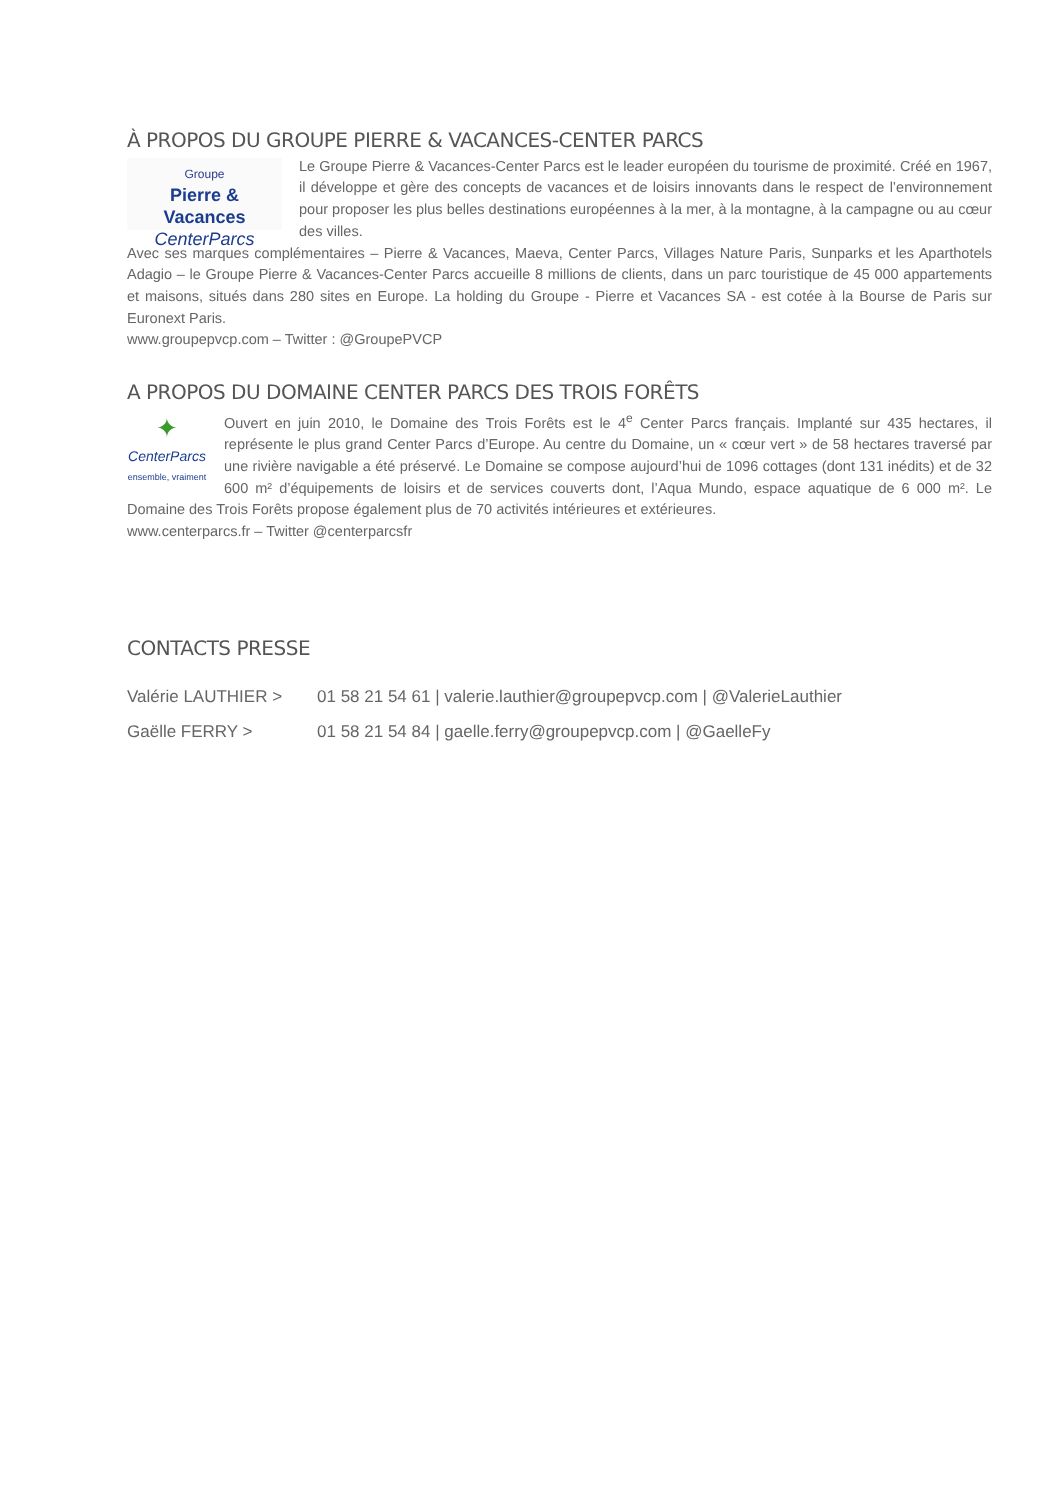À PROPOS DU GROUPE PIERRE & VACANCES-CENTER PARCS
Groupe
Pierre & Vacances
CenterParcs
Le Groupe Pierre & Vacances-Center Parcs est le leader européen du tourisme de proximité. Créé en 1967, il développe et gère des concepts de vacances et de loisirs innovants dans le respect de l’environnement pour proposer les plus belles destinations européennes à la mer, à la montagne, à la campagne ou au cœur des villes.
Avec ses marques complémentaires – Pierre & Vacances, Maeva, Center Parcs, Villages Nature Paris, Sunparks et les Aparthotels Adagio – le Groupe Pierre & Vacances-Center Parcs accueille 8 millions de clients, dans un parc touristique de 45 000 appartements et maisons, situés dans 280 sites en Europe. La holding du Groupe - Pierre et Vacances SA - est cotée à la Bourse de Paris sur Euronext Paris.
www.groupepvcp.com – Twitter : @GroupePVCP
A PROPOS DU DOMAINE CENTER PARCS DES TROIS FORÊTS
✦
CenterParcs
ensemble, vraiment
Ouvert en juin 2010, le Domaine des Trois Forêts est le 4<sup>e</sup> Center Parcs français. Implanté sur 435 hectares, il représente le plus grand Center Parcs d’Europe. Au centre du Domaine, un « cœur vert » de 58 hectares traversé par une rivière navigable a été préservé. Le Domaine se compose aujourd’hui de 1096 cottages (dont 131 inédits) et de 32 600 m² d’équipements de loisirs et de services couverts dont, l’Aqua Mundo, espace aquatique de 6 000 m². Le Domaine des Trois Forêts propose également plus de 70 activités intérieures et extérieures.
www.centerparcs.fr – Twitter @centerparcsfr
CONTACTS PRESSE
| Valérie LAUTHIER > | 01 58 21 54 61 / valerie.lauthier@groupepvcp.com / @ValerieLauthier |
| Gaëlle FERRY > | 01 58 21 54 84 / gaelle.ferry@groupepvcp.com / @GaelleFy |